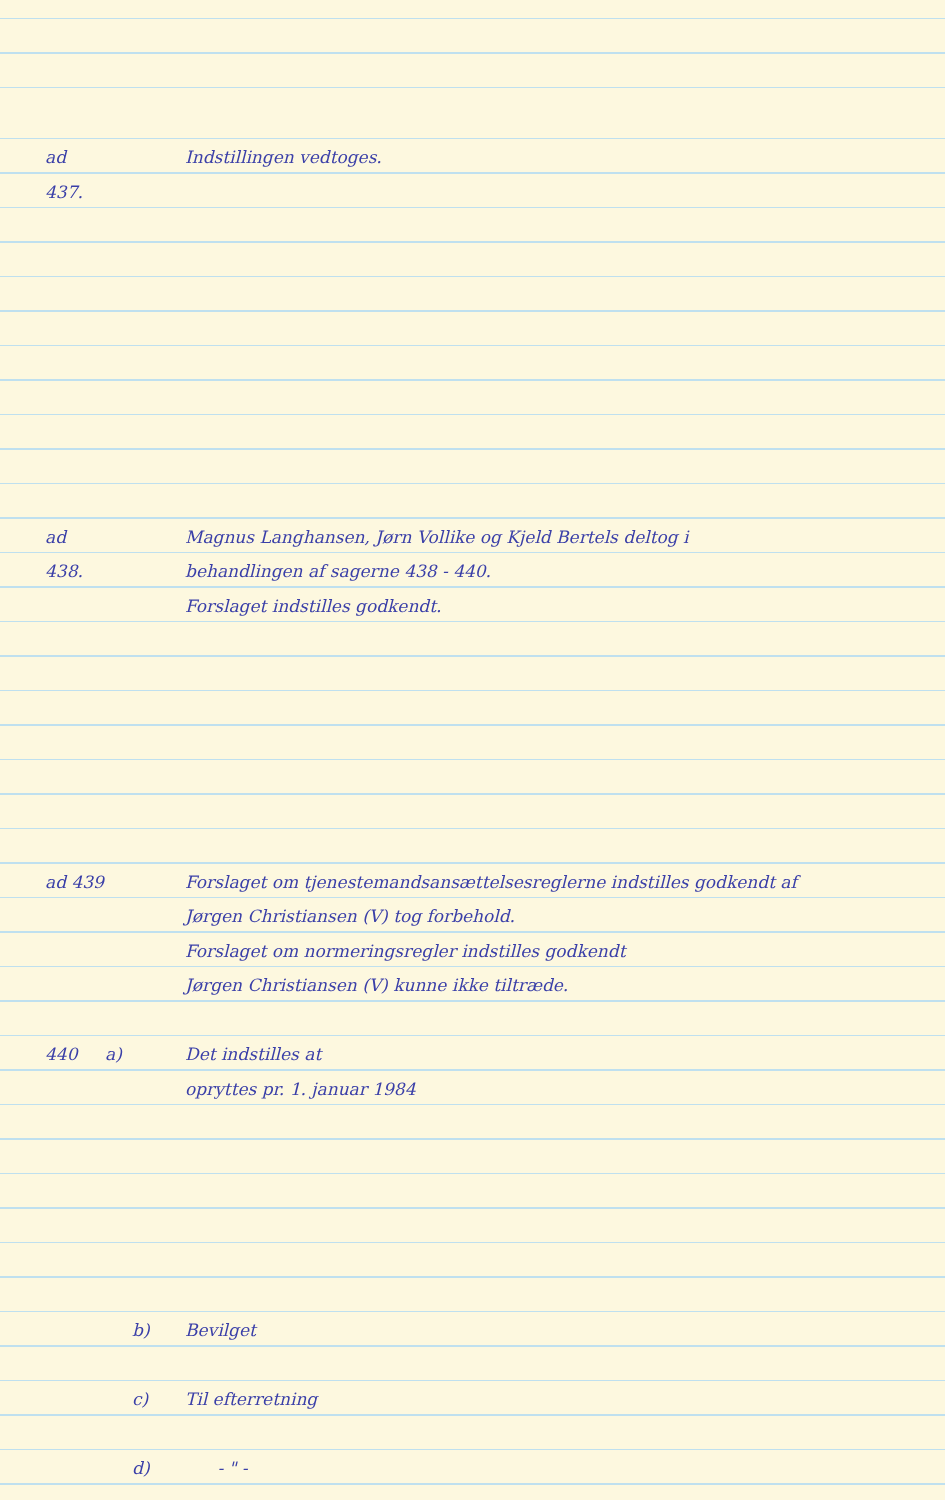ad 437.
Indstillingen vedtoges.
ad 438.
Magnus Langhansen, Jørn Vollike og Kjeld Bertels deltog i
behandlingen af sagerne 438 - 440.
Forslaget indstilles godkendt.
ad 439
Forslaget om tjenestemandsansættelsesreglerne indstilles godkendt af
Jørgen Christiansen (V) tog forbehold.
Forslaget om normeringsregler indstilles godkendt
Jørgen Christiansen (V) kunne ikke tiltræde.
440 a) Det indstilles at
opryttes pr. 1. januar 1984
b) Bevilget
c) Til efterretning
d) - " -